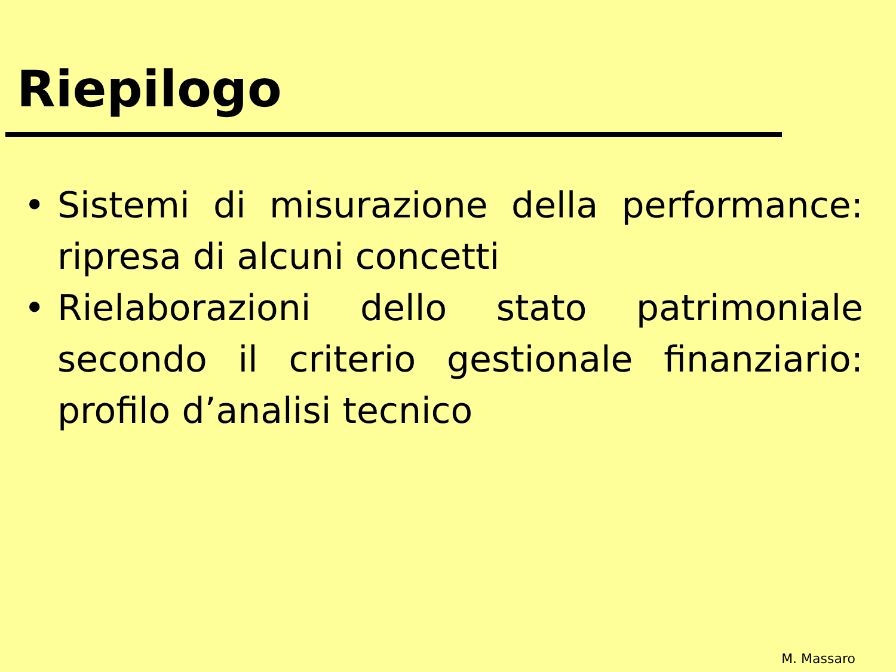Riepilogo
• Sistemi di misurazione della performance: ripresa di alcuni concetti
• Rielaborazioni dello stato patrimoniale secondo il criterio gestionale finanziario: profilo d’analisi tecnico
M. Massaro